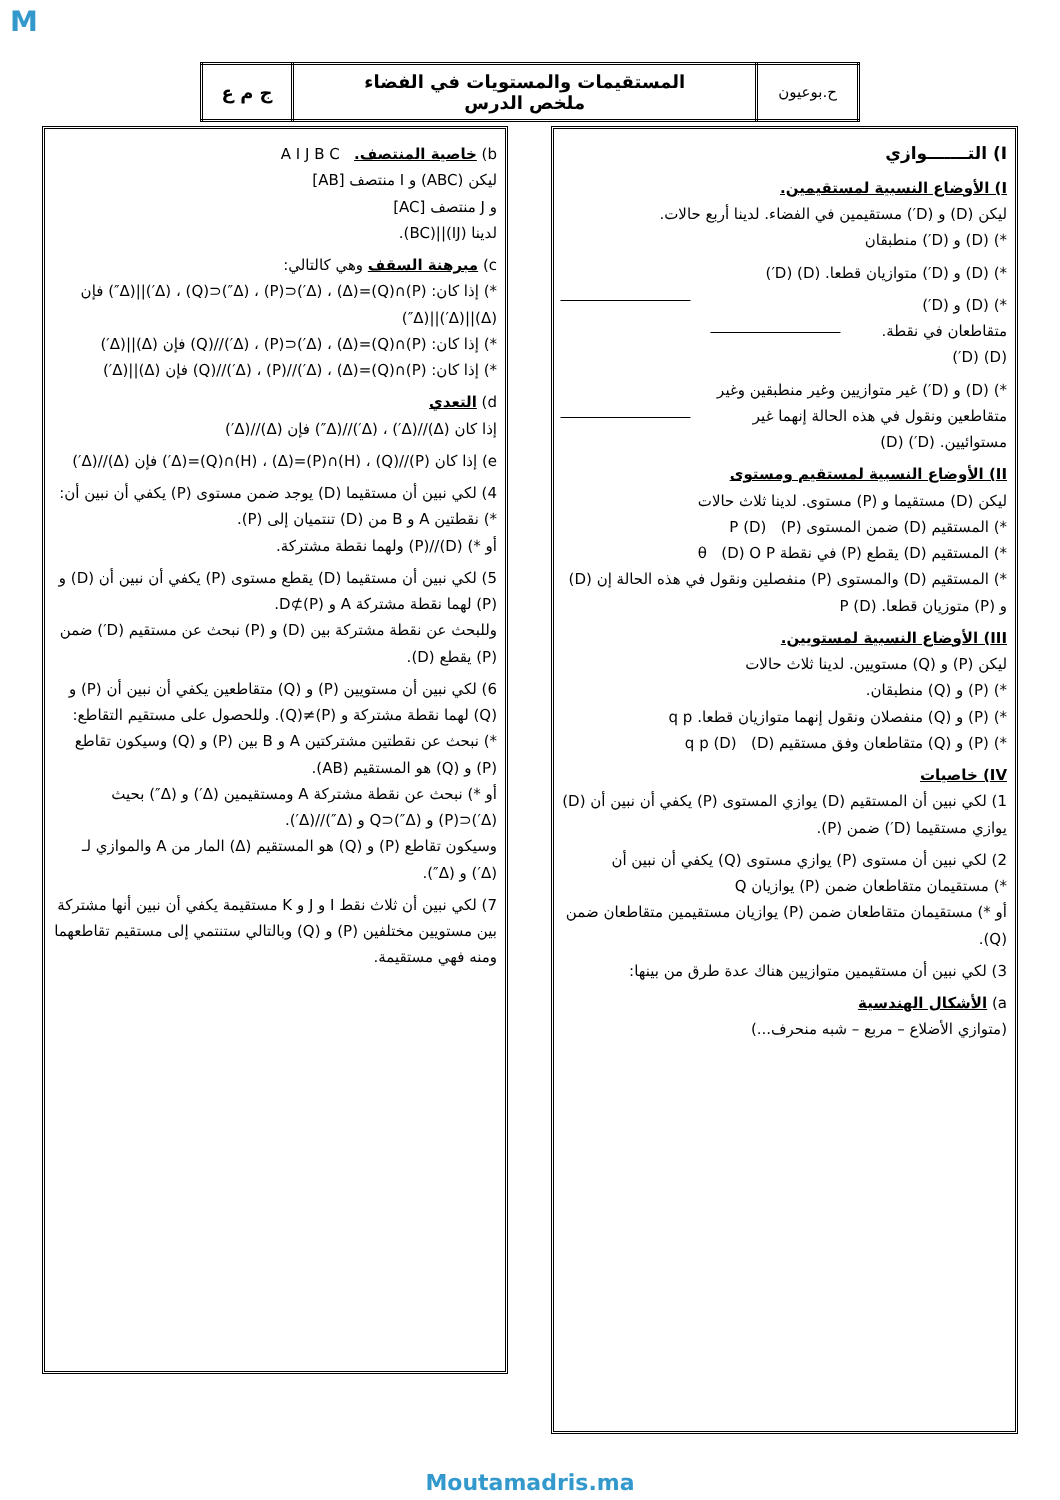M
| ج م ع | المستقيمات والمستويات في الفضاء ملخص الدرس | ح.بوعيون |
I) التـــــــوازي
I) الأوضاع النسبية لمستقيمين.
ليكن (D) و (D′) مستقيمين في الفضاء. لدينا أربع حالات.
*) (D) و (D′) منطبقان
*) (D) و (D′) متوازيان قطعا. (D) (D′)
*) (D) و (D′) متقاطعان في نقطة. (D) (D′)
*) (D) و (D′) غير متوازيين وغير منطبقين وغير متقاطعين ونقول في هذه الحالة إنهما غير مستوائيين. (D′) (D)
II) الأوضاع النسبية لمستقيم ومستوى
ليكن (D) مستقيما و (P) مستوى. لدينا ثلاث حالات
*) المستقيم (D) ضمن المستوى (P) (D) P
*) المستقيم (D) يقطع (P) في نقطة θ (D) O P
*) المستقيم (D) والمستوى (P) منفصلين ونقول في هذه الحالة إن (D) و (P) متوزيان قطعا. (D) P
III) الأوضاع النسبية لمستويين.
ليكن (P) و (Q) مستويين. لدينا ثلاث حالات
*) (P) و (Q) منطبقان.
*) (P) و (Q) منفصلان ونقول إنهما متوازيان قطعا. q p
*) (P) و (Q) متقاطعان وفق مستقيم (D) (D) q p
IV) خاصيات
1) لكي نبين أن المستقيم (D) يوازي المستوى (P) يكفي أن نبين أن (D) يوازي مستقيما (D′) ضمن (P).
2) لكي نبين أن مستوى (P) يوازي مستوى (Q) يكفي أن نبين أن
*) مستقيمان متقاطعان ضمن (P) يوازيان Q
أو *) مستقيمان متقاطعان ضمن (P) يوازيان مستقيمين متقاطعان ضمن (Q).
3) لكي نبين أن مستقيمين متوازيين هناك عدة طرق من بينها:
a) الأشكال الهندسية
(متوازي الأضلاع – مربع – شبه منحرف...)
b) خاصية المنتصف. A I J B C
ليكن (ABC) و I منتصف [AB]
و J منتصف [AC]
لدينا (IJ)||(BC).
c) مبرهنة السقف وهي كالتالي:
*) إذا كان: (P)∩(Q)=(Δ) ، (Δ′)⊂(P) ، (Δ″)⊂(Q) ، (Δ′)||(Δ″) فإن (Δ)||(Δ′)||(Δ″)
*) إذا كان: (P)∩(Q)=(Δ) ، (Δ′)⊂(P) ، (Δ′)//(Q) فإن (Δ)||(Δ′)
*) إذا كان: (P)∩(Q)=(Δ) ، (Δ′)//(P) ، (Δ′)//(Q) فإن (Δ)||(Δ′)
d) التعدي
إذا كان (Δ)//(Δ′) ، (Δ′)//(Δ″) فإن (Δ)//(Δ′)
e) إذا كان (P)//(Q) ، (H)∩(P)=(Δ) ، (H)∩(Q)=(Δ′) فإن (Δ)//(Δ′)
4) لكي نبين أن مستقيما (D) يوجد ضمن مستوى (P) يكفي أن نبين أن:
*) نقطتين A و B من (D) تنتميان إلى (P).
أو *) (D)//(P) ولهما نقطة مشتركة.
5) لكي نبين أن مستقيما (D) يقطع مستوى (P) يكفي أن نبين أن (D) و (P) لهما نقطة مشتركة A و D⊄(P).
وللبحث عن نقطة مشتركة بين (D) و (P) نبحث عن مستقيم (D′) ضمن (P) يقطع (D).
6) لكي نبين أن مستويين (P) و (Q) متقاطعين يكفي أن نبين أن (P) و (Q) لهما نقطة مشتركة و (P)≠(Q). وللحصول على مستقيم التقاطع:
*) نبحث عن نقطتين مشتركتين A و B بين (P) و (Q) وسيكون تقاطع (P) و (Q) هو المستقيم (AB).
أو *) نبحث عن نقطة مشتركة A ومستقيمين (Δ′) و (Δ″) بحيث (Δ′)⊂(P) و (Δ″)⊂Q و (Δ″)//(Δ′).
وسيكون تقاطع (P) و (Q) هو المستقيم (Δ) المار من A والموازي لـ (Δ′) و (Δ″).
7) لكي نبين أن ثلاث نقط I و J و K مستقيمة يكفي أن نبين أنها مشتركة بين مستويين مختلفين (P) و (Q) وبالتالي ستنتمي إلى مستقيم تقاطعهما ومنه فهي مستقيمة.
Moutamadris.ma